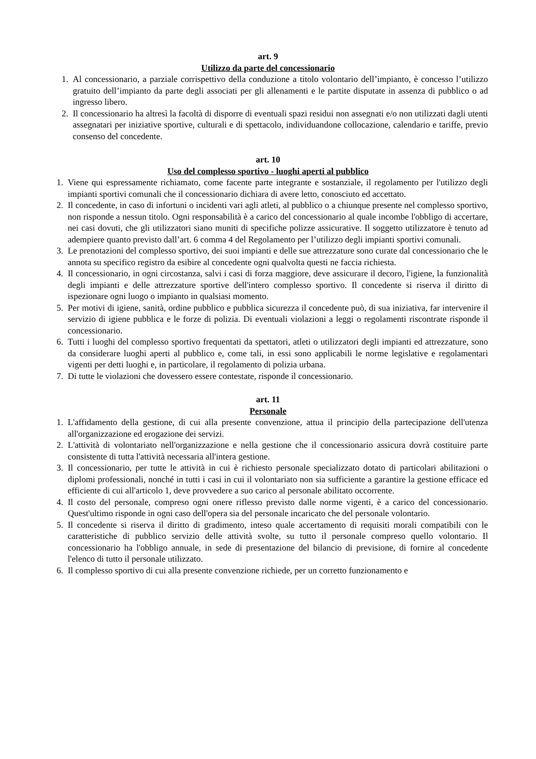art. 9
Utilizzo da parte del concessionario
1. Al concessionario, a parziale corrispettivo della conduzione a titolo volontario dell’impianto, è concesso l’utilizzo gratuito dell’impianto da parte degli associati per gli allenamenti e le partite disputate in assenza di pubblico o ad ingresso libero.
2. Il concessionario ha altresì la facoltà di disporre di eventuali spazi residui non assegnati e/o non utilizzati dagli utenti assegnatari per iniziative sportive, culturali e di spettacolo, individuandone collocazione, calendario e tariffe, previo consenso del concedente.
art. 10
Uso del complesso sportivo - luoghi aperti al pubblico
1. Viene qui espressamente richiamato, come facente parte integrante e sostanziale, il regolamento per l'utilizzo degli impianti sportivi comunali che il concessionario dichiara di avere letto, conosciuto ed accettato.
2. Il concedente, in caso di infortuni o incidenti vari agli atleti, al pubblico o a chiunque presente nel complesso sportivo, non risponde a nessun titolo. Ogni responsabilità è a carico del concessionario al quale incombe l'obbligo di accertare, nei casi dovuti, che gli utilizzatori siano muniti di specifiche polizze assicurative. Il soggetto utilizzatore è tenuto ad adempiere quanto previsto dall’art. 6 comma 4 del Regolamento per l’utilizzo degli impianti sportivi comunali.
3. Le prenotazioni del complesso sportivo, dei suoi impianti e delle sue attrezzature sono curate dal concessionario che le annota su specifico registro da esibire al concedente ogni qualvolta questi ne faccia richiesta.
4. Il concessionario, in ogni circostanza, salvi i casi di forza maggiore, deve assicurare il decoro, l'igiene, la funzionalità degli impianti e delle attrezzature sportive dell'intero complesso sportivo. Il concedente si riserva il diritto di ispezionare ogni luogo o impianto in qualsiasi momento.
5. Per motivi di igiene, sanità, ordine pubblico e pubblica sicurezza il concedente può, di sua iniziativa, far intervenire il servizio di igiene pubblica e le forze di polizia. Di eventuali violazioni a leggi o regolamenti riscontrate risponde il concessionario.
6. Tutti i luoghi del complesso sportivo frequentati da spettatori, atleti o utilizzatori degli impianti ed attrezzature, sono da considerare luoghi aperti al pubblico e, come tali, in essi sono applicabili le norme legislative e regolamentari vigenti per detti luoghi e, in particolare, il regolamento di polizia urbana.
7. Di tutte le violazioni che dovessero essere contestate, risponde il concessionario.
art. 11
Personale
1. L'affidamento della gestione, di cui alla presente convenzione, attua il principio della partecipazione dell'utenza all'organizzazione ed erogazione dei servizi.
2. L'attività di volontariato nell'organizzazione e nella gestione che il concessionario assicura dovrà costituire parte consistente di tutta l'attività necessaria all'intera gestione.
3. Il concessionario, per tutte le attività in cui è richiesto personale specializzato dotato di particolari abilitazioni o diplomi professionali, nonché in tutti i casi in cui il volontariato non sia sufficiente a garantire la gestione efficace ed efficiente di cui all'articolo 1, deve provvedere a suo carico al personale abilitato occorrente.
4. Il costo del personale, compreso ogni onere riflesso previsto dalle norme vigenti, è a carico del concessionario. Quest'ultimo risponde in ogni caso dell'opera sia del personale incaricato che del personale volontario.
5. Il concedente si riserva il diritto di gradimento, inteso quale accertamento di requisiti morali compatibili con le caratteristiche di pubblico servizio delle attività svolte, su tutto il personale compreso quello volontario. Il concessionario ha l'obbligo annuale, in sede di presentazione del bilancio di previsione, di fornire al concedente l'elenco di tutto il personale utilizzato.
6. Il complesso sportivo di cui alla presente convenzione richiede, per un corretto funzionamento e